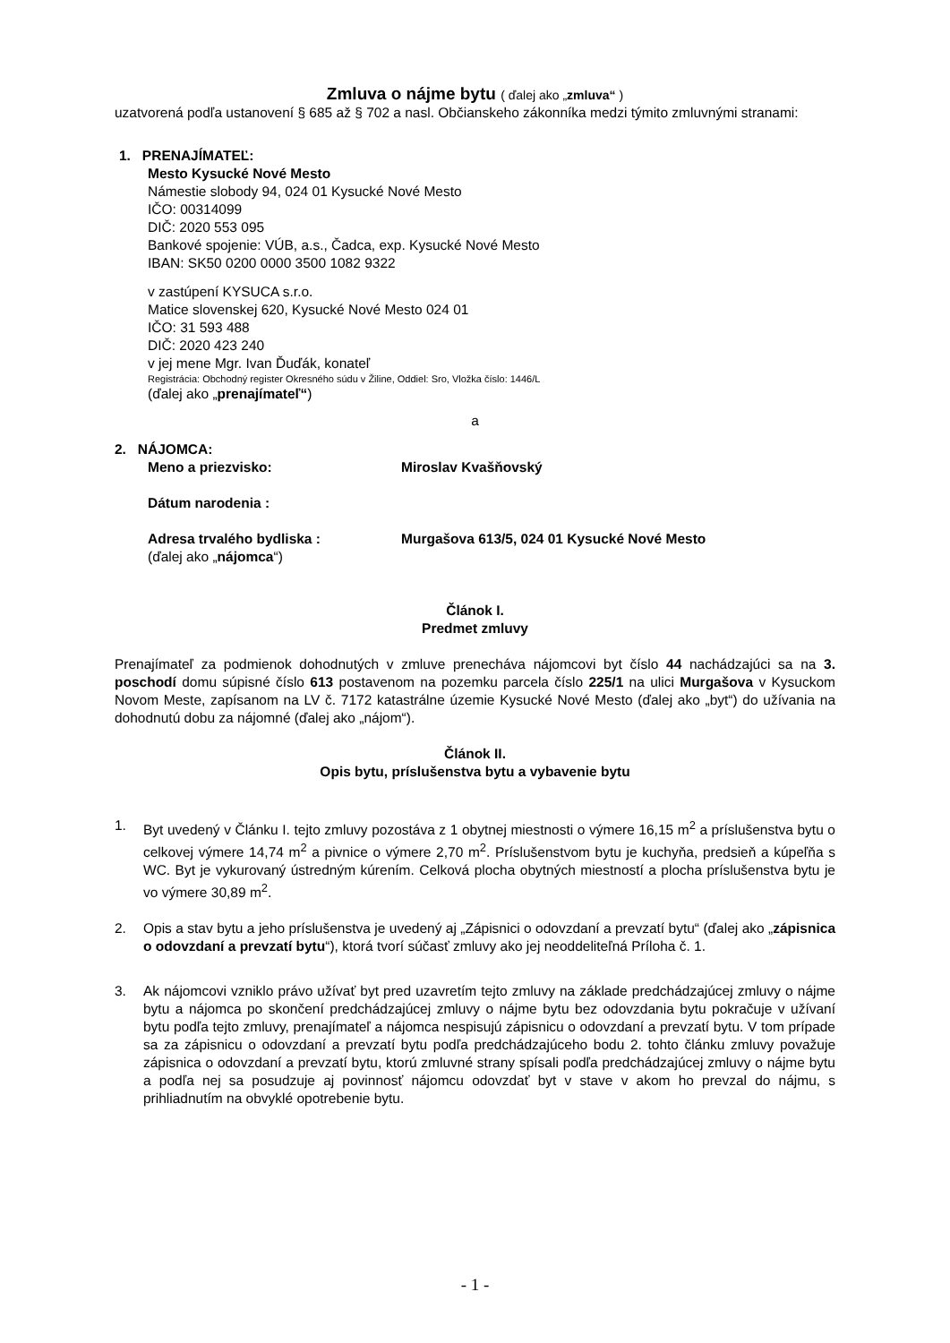Zmluva o nájme bytu ( ďalej ako „zmluva“ )
uzatvorená podľa ustanovení § 685 až § 702 a nasl. Občianskeho zákonníka medzi týmito zmluvnými stranami:
1. PRENAJÍMATEĽ:
Mesto Kysucké Nové Mesto
Námestie slobody 94, 024 01 Kysucké Nové Mesto
IČO: 00314099
DIČ: 2020 553 095
Bankové spojenie: VÚB, a.s., Čadca, exp. Kysucké Nové Mesto
IBAN: SK50 0200 0000 3500 1082 9322
v zastúpení KYSUCA s.r.o.
Matice slovenskej 620, Kysucké Nové Mesto 024 01
IČO: 31 593 488
DIČ: 2020 423 240
v jej mene Mgr. Ivan Ďuďák, konateľ
Registrácia: Obchodný register Okresného súdu v Žiline, Oddiel: Sro, Vložka číslo: 1446/L
(ďalej ako „prenajímateľ“)
a
2. NÁJOMCA:
Meno a priezvisko: Miroslav Kvašňovský
Dátum narodenia :
Adresa trvalého bydliska : Murgašova 613/5, 024 01 Kysucké Nové Mesto
(ďalej ako „nájomca“)
Článok I.
Predmet zmluvy
Prenajímateľ za podmienok dohodnutých v zmluve prenecháva nájomcovi byt číslo 44 nachádzajúci sa na 3. poschodí domu súpisné číslo 613 postavenom na pozemku parcela číslo 225/1 na ulici Murgašova v Kysuckom Novom Meste, zapísanom na LV č. 7172 katastrálne územie Kysucké Nové Mesto (ďalej ako „byt“) do užívania na dohodnutú dobu za nájomné (ďalej ako „nájom“).
Článok II.
Opis bytu, príslušenstva bytu a vybavenie bytu
1. Byt uvedený v Článku I. tejto zmluvy pozostáva z 1 obytnej miestnosti o výmere 16,15 m<sup>2</sup> a príslušenstva bytu o celkovej výmere 14,74 m<sup>2</sup> a pivnice o výmere 2,70 m<sup>2</sup>. Príslušenstvom bytu je kuchyňa, predsieň a kúpeľňa s WC. Byt je vykurovaný ústredným kúrením. Celková plocha obytných miestností a plocha príslušenstva bytu je vo výmere 30,89 m<sup>2</sup>.
2. Opis a stav bytu a jeho príslušenstva je uvedený aj „Zápisnici o odovzdaní a prevzatí bytu“ (ďalej ako „zápisnica o odovzdaní a prevzatí bytu“), ktorá tvorí súčasť zmluvy ako jej neoddeliteľná Príloha č. 1.
3. Ak nájomcovi vzniklo právo užívať byt pred uzavretím tejto zmluvy na základe predchádzajúcej zmluvy o nájme bytu a nájomca po skončení predchádzajúcej zmluvy o nájme bytu bez odovzdania bytu pokračuje v užívaní bytu podľa tejto zmluvy, prenajímateľ a nájomca nespisujú zápisnicu o odovzdaní a prevzatí bytu. V tom prípade sa za zápisnicu o odovzdaní a prevzatí bytu podľa predchádzajúceho bodu 2. tohto článku zmluvy považuje zápisnica o odovzdaní a prevzatí bytu, ktorú zmluvné strany spísali podľa predchádzajúcej zmluvy o nájme bytu a podľa nej sa posudzuje aj povinnosť nájomcu odovzdať byt v stave v akom ho prevzal do nájmu, s prihliadnutím na obvyklé opotrebenie bytu.
- 1 -